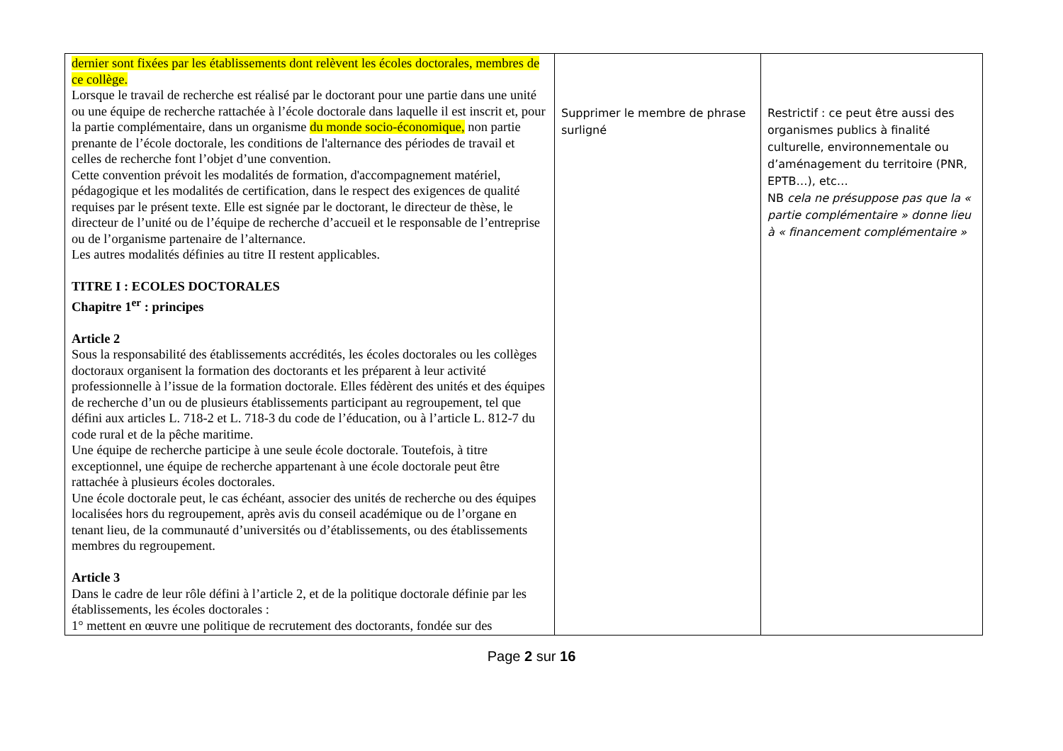| dernier sont fixées par les établissements dont relèvent les écoles doctorales, membres de ce collège. Lorsque le travail de recherche est réalisé par le doctorant pour une partie dans une unité ou une équipe de recherche rattachée à l’école doctorale dans laquelle il est inscrit et, pour la partie complémentaire, dans un organisme du monde socio-économique, non partie prenante de l’école doctorale, les conditions de l'alternance des périodes de travail et celles de recherche font l’objet d’une convention. Cette convention prévoit les modalités de formation, d'accompagnement matériel, pédagogique et les modalités de certification, dans le respect des exigences de qualité requises par le présent texte. Elle est signée par le doctorant, le directeur de thèse, le directeur de l’unité ou de l’équipe de recherche d’accueil et le responsable de l’entreprise ou de l’organisme partenaire de l’alternance. Les autres modalités définies au titre II restent applicables. TITRE I : ECOLES DOCTORALES Chapitre 1<sup>er</sup> : principes Article 2 Sous la responsabilité des établissements accrédités, les écoles doctorales ou les collèges doctoraux organisent la formation des doctorants et les préparent à leur activité professionnelle à l’issue de la formation doctorale. Elles fédèrent des unités et des équipes de recherche d’un ou de plusieurs établissements participant au regroupement, tel que défini aux articles L. 718-2 et L. 718-3 du code de l’éducation, ou à l’article L. 812-7 du code rural et de la pêche maritime. Une équipe de recherche participe à une seule école doctorale. Toutefois, à titre exceptionnel, une équipe de recherche appartenant à une école doctorale peut être rattachée à plusieurs écoles doctorales. Une école doctorale peut, le cas échéant, associer des unités de recherche ou des équipes localisées hors du regroupement, après avis du conseil académique ou de l’organe en tenant lieu, de la communauté d’universités ou d’établissements, ou des établissements membres du regroupement. Article 3 Dans le cadre de leur rôle défini à l’article 2, et de la politique doctorale définie par les établissements, les écoles doctorales : 1° mettent en œuvre une politique de recrutement des doctorants, fondée sur des | Supprimer le membre de phrase surligné | Restrictif : ce peut être aussi des organismes publics à finalité culturelle, environnementale ou d’aménagement du territoire (PNR, EPTB…), etc… NB cela ne présuppose pas que la « partie complémentaire » donne lieu à « financement complémentaire » |
Page 2 sur 16